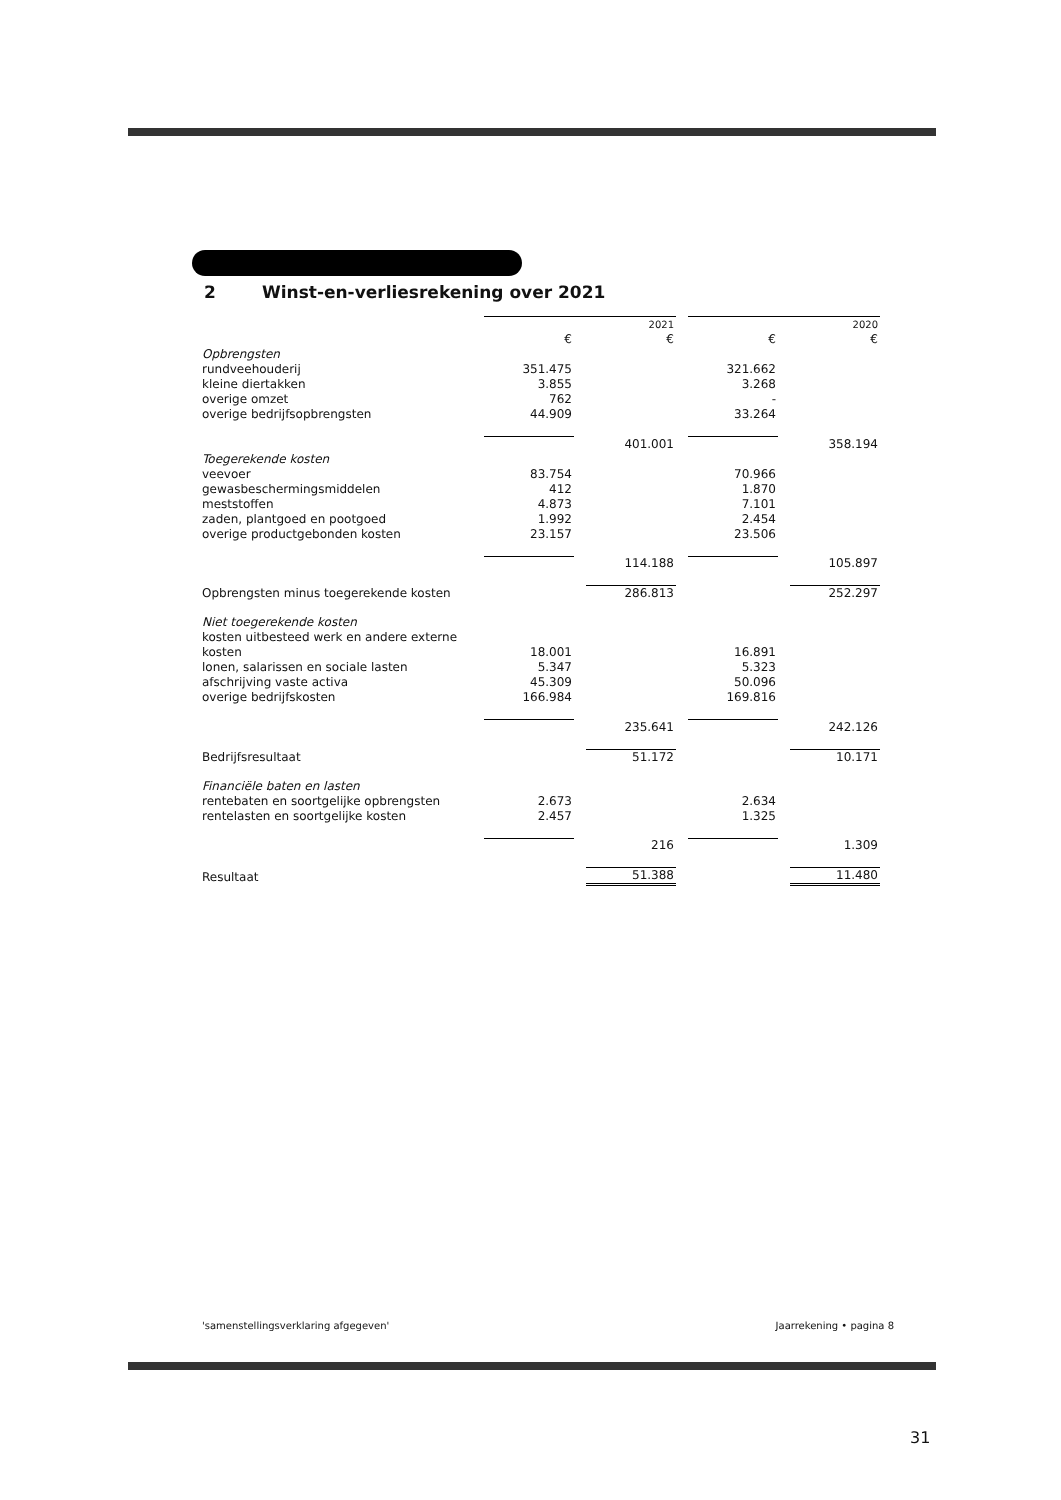2 Winst-en-verliesrekening over 2021
| | | | 2021 | | | | 2020 |
| | € | | € | | € | | € |
| Opbrengsten | | | | | | | |
| rundveehouderij | 351.475 | | | | 321.662 | | |
| kleine diertakken | 3.855 | | | | 3.268 | | |
| overige omzet | 762 | | | | - | | |
| overige bedrijfsopbrengsten | 44.909 | | | | 33.264 | | |
| | | | 401.001 | | | | 358.194 |
| Toegerekende kosten | | | | | | | |
| veevoer | 83.754 | | | | 70.966 | | |
| gewasbeschermingsmiddelen | 412 | | | | 1.870 | | |
| meststoffen | 4.873 | | | | 7.101 | | |
| zaden, plantgoed en pootgoed | 1.992 | | | | 2.454 | | |
| overige productgebonden kosten | 23.157 | | | | 23.506 | | |
| | | | 114.188 | | | | 105.897 |
| Opbrengsten minus toegerekende kosten | | | 286.813 | | | | 252.297 |
| Niet toegerekende kosten | | | | | | | |
| kosten uitbesteed werk en andere externe kosten | 18.001 | | | | 16.891 | | |
| lonen, salarissen en sociale lasten | 5.347 | | | | 5.323 | | |
| afschrijving vaste activa | 45.309 | | | | 50.096 | | |
| overige bedrijfskosten | 166.984 | | | | 169.816 | | |
| | | | 235.641 | | | | 242.126 |
| Bedrijfsresultaat | | | 51.172 | | | | 10.171 |
| Financiële baten en lasten | | | | | | | |
| rentebaten en soortgelijke opbrengsten | 2.673 | | | | 2.634 | | |
| rentelasten en soortgelijke kosten | 2.457 | | | | 1.325 | | |
| | | | 216 | | | | 1.309 |
| Resultaat | | | 51.388 | | | | 11.480 |
'samenstellingsverklaring afgegeven' Jaarrekening • pagina 8
31